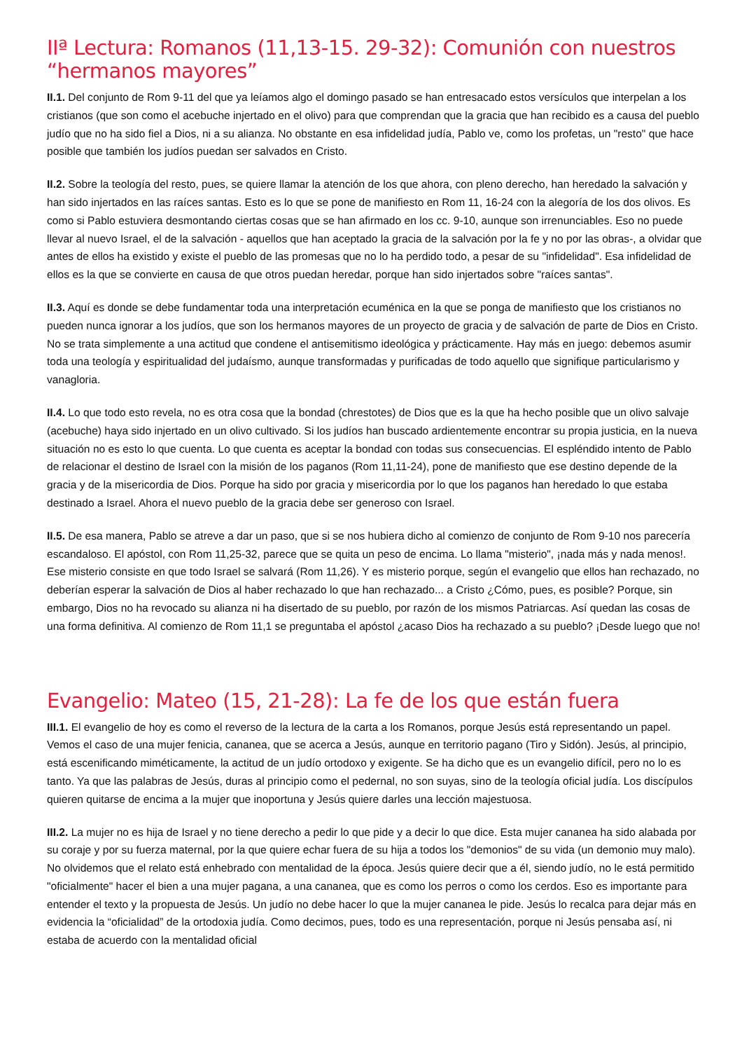IIª Lectura: Romanos (11,13-15. 29-32): Comunión con nuestros “hermanos mayores”
II.1. Del conjunto de Rom 9-11 del que ya leíamos algo el domingo pasado se han entresacado estos versículos que interpelan a los cristianos (que son como el acebuche injertado en el olivo) para que comprendan que la gracia que han recibido es a causa del pueblo judío que no ha sido fiel a Dios, ni a su alianza. No obstante en esa infidelidad judía, Pablo ve, como los profetas, un "resto" que hace posible que también los judíos puedan ser salvados en Cristo.
II.2. Sobre la teología del resto, pues, se quiere llamar la atención de los que ahora, con pleno derecho, han heredado la salvación y han sido injertados en las raíces santas. Esto es lo que se pone de manifiesto en Rom 11, 16-24 con la alegoría de los dos olivos. Es como si Pablo estuviera desmontando ciertas cosas que se han afirmado en los cc. 9-10, aunque son irrenunciables. Eso no puede llevar al nuevo Israel, el de la salvación - aquellos que han aceptado la gracia de la salvación por la fe y no por las obras-, a olvidar que antes de ellos ha existido y existe el pueblo de las promesas que no lo ha perdido todo, a pesar de su "infidelidad". Esa infidelidad de ellos es la que se convierte en causa de que otros puedan heredar, porque han sido injertados sobre "raíces santas".
II.3. Aquí es donde se debe fundamentar toda una interpretación ecuménica en la que se ponga de manifiesto que los cristianos no pueden nunca ignorar a los judíos, que son los hermanos mayores de un proyecto de gracia y de salvación de parte de Dios en Cristo. No se trata simplemente a una actitud que condene el antisemitismo ideológica y prácticamente. Hay más en juego: debemos asumir toda una teología y espiritualidad del judaísmo, aunque transformadas y purificadas de todo aquello que signifique particularismo y vanagloria.
II.4. Lo que todo esto revela, no es otra cosa que la bondad (chrestotes) de Dios que es la que ha hecho posible que un olivo salvaje (acebuche) haya sido injertado en un olivo cultivado. Si los judíos han buscado ardientemente encontrar su propia justicia, en la nueva situación no es esto lo que cuenta. Lo que cuenta es aceptar la bondad con todas sus consecuencias. El espléndido intento de Pablo de relacionar el destino de Israel con la misión de los paganos (Rom 11,11-24), pone de manifiesto que ese destino depende de la gracia y de la misericordia de Dios. Porque ha sido por gracia y misericordia por lo que los paganos han heredado lo que estaba destinado a Israel. Ahora el nuevo pueblo de la gracia debe ser generoso con Israel.
II.5. De esa manera, Pablo se atreve a dar un paso, que si se nos hubiera dicho al comienzo de conjunto de Rom 9-10 nos parecería escandaloso. El apóstol, con Rom 11,25-32, parece que se quita un peso de encima. Lo llama "misterio", ¡nada más y nada menos!. Ese misterio consiste en que todo Israel se salvará (Rom 11,26). Y es misterio porque, según el evangelio que ellos han rechazado, no deberían esperar la salvación de Dios al haber rechazado lo que han rechazado... a Cristo ¿Cómo, pues, es posible? Porque, sin embargo, Dios no ha revocado su alianza ni ha disertado de su pueblo, por razón de los mismos Patriarcas. Así quedan las cosas de una forma definitiva. Al comienzo de Rom 11,1 se preguntaba el apóstol ¿acaso Dios ha rechazado a su pueblo? ¡Desde luego que no!
Evangelio: Mateo (15, 21-28): La fe de los que están fuera
III.1. El evangelio de hoy es como el reverso de la lectura de la carta a los Romanos, porque Jesús está representando un papel. Vemos el caso de una mujer fenicia, cananea, que se acerca a Jesús, aunque en territorio pagano (Tiro y Sidón). Jesús, al principio, está escenificando miméticamente, la actitud de un judío ortodoxo y exigente. Se ha dicho que es un evangelio difícil, pero no lo es tanto. Ya que las palabras de Jesús, duras al principio como el pedernal, no son suyas, sino de la teología oficial judía. Los discípulos quieren quitarse de encima a la mujer que inoportuna y Jesús quiere darles una lección majestuosa.
III.2. La mujer no es hija de Israel y no tiene derecho a pedir lo que pide y a decir lo que dice. Esta mujer cananea ha sido alabada por su coraje y por su fuerza maternal, por la que quiere echar fuera de su hija a todos los "demonios" de su vida (un demonio muy malo). No olvidemos que el relato está enhebrado con mentalidad de la época. Jesús quiere decir que a él, siendo judío, no le está permitido "oficialmente" hacer el bien a una mujer pagana, a una cananea, que es como los perros o como los cerdos. Eso es importante para entender el texto y la propuesta de Jesús. Un judío no debe hacer lo que la mujer cananea le pide. Jesús lo recalca para dejar más en evidencia la “oficialidad” de la ortodoxia judía. Como decimos, pues, todo es una representación, porque ni Jesús pensaba así, ni estaba de acuerdo con la mentalidad oficial